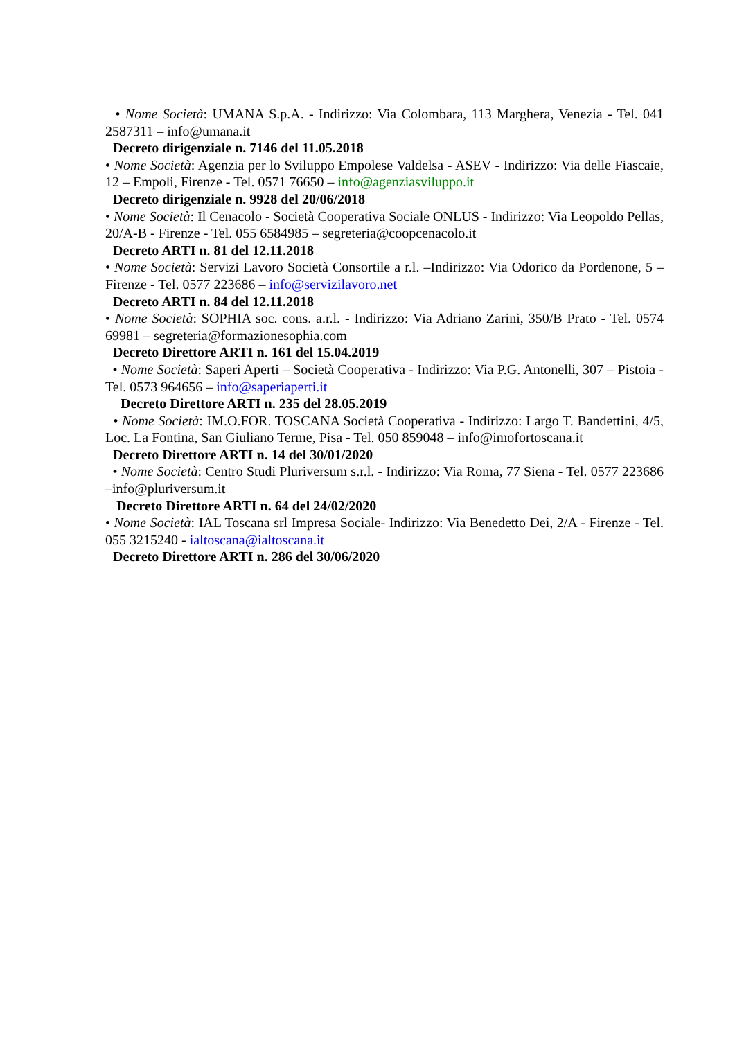• Nome Società: UMANA S.p.A. - Indirizzo: Via Colombara, 113 Marghera, Venezia - Tel. 041 2587311 – info@umana.it
Decreto dirigenziale n. 7146 del 11.05.2018
• Nome Società: Agenzia per lo Sviluppo Empolese Valdelsa - ASEV - Indirizzo: Via delle Fiascaie, 12 – Empoli, Firenze - Tel. 0571 76650 – info@agenziasviluppo.it
Decreto dirigenziale n. 9928 del 20/06/2018
• Nome Società: Il Cenacolo - Società Cooperativa Sociale ONLUS - Indirizzo: Via Leopoldo Pellas, 20/A-B - Firenze - Tel. 055 6584985 – segreteria@coopcenacolo.it
Decreto ARTI n. 81 del 12.11.2018
• Nome Società: Servizi Lavoro Società Consortile a r.l. –Indirizzo: Via Odorico da Pordenone, 5 – Firenze - Tel. 0577 223686 – info@servizilavoro.net
Decreto ARTI n. 84 del 12.11.2018
• Nome Società: SOPHIA soc. cons. a.r.l. - Indirizzo: Via Adriano Zarini, 350/B Prato - Tel. 0574 69981 – segreteria@formazionesophia.com
Decreto Direttore ARTI n. 161 del 15.04.2019
• Nome Società: Saperi Aperti – Società Cooperativa - Indirizzo: Via P.G. Antonelli, 307 – Pistoia - Tel. 0573 964656 – info@saperiaperti.it
Decreto Direttore ARTI n. 235 del 28.05.2019
• Nome Società: IM.O.FOR. TOSCANA Società Cooperativa - Indirizzo: Largo T. Bandettini, 4/5, Loc. La Fontina, San Giuliano Terme, Pisa - Tel. 050 859048 – info@imofortoscana.it
Decreto Direttore ARTI n. 14 del 30/01/2020
• Nome Società: Centro Studi Pluriversum s.r.l. - Indirizzo: Via Roma, 77 Siena - Tel. 0577 223686 –info@pluriversum.it
Decreto Direttore ARTI n. 64 del 24/02/2020
• Nome Società: IAL Toscana srl Impresa Sociale- Indirizzo: Via Benedetto Dei, 2/A - Firenze - Tel. 055 3215240 - ialtoscana@ialtoscana.it
Decreto Direttore ARTI n. 286 del 30/06/2020